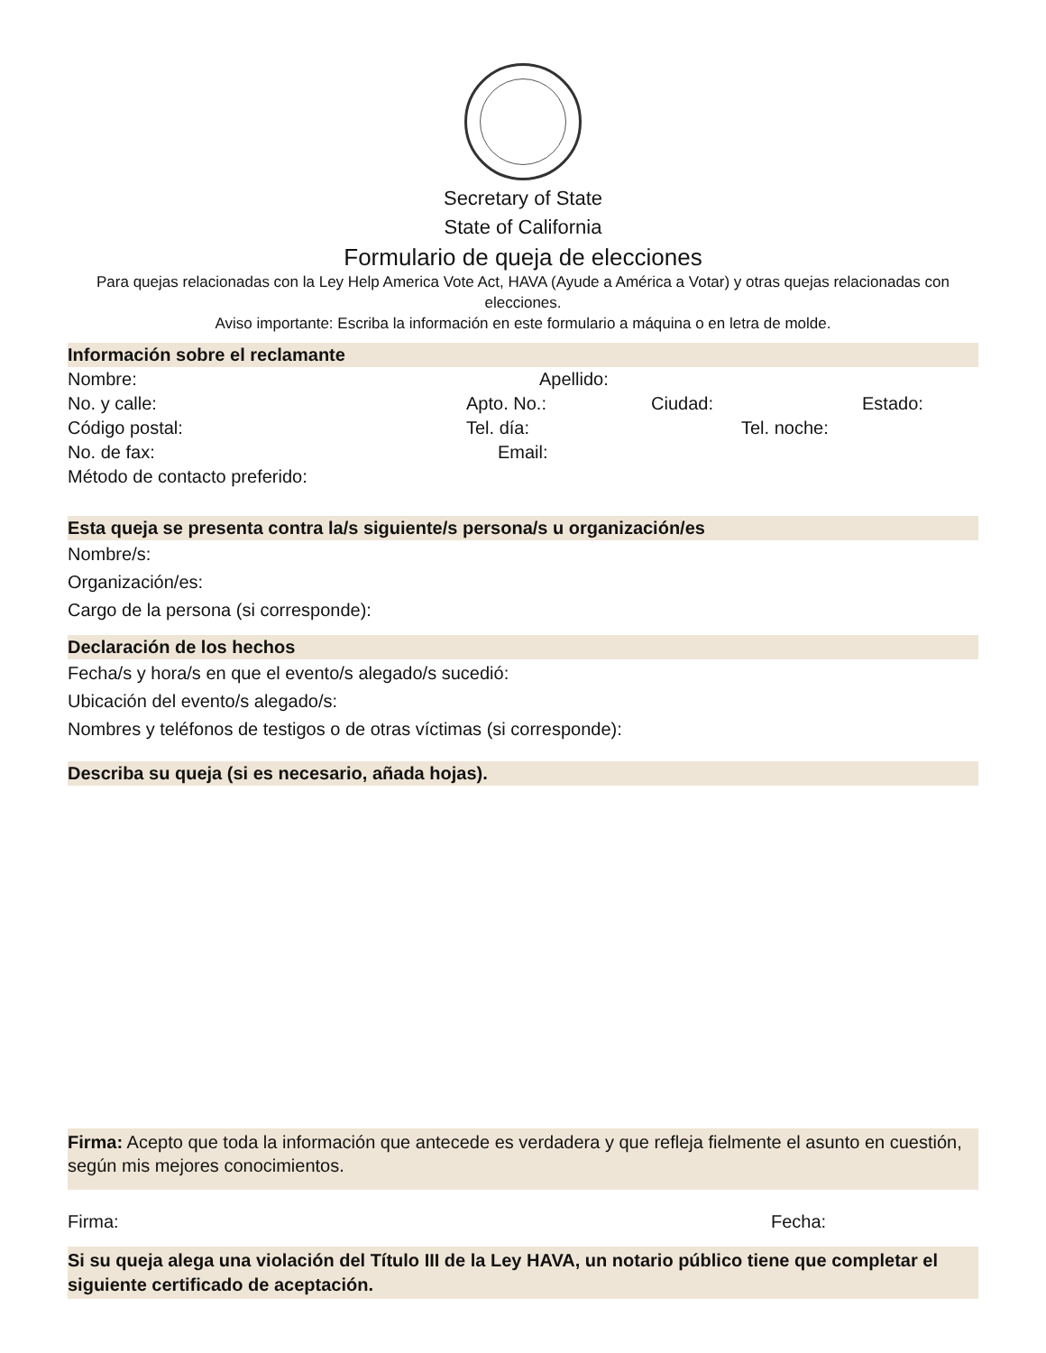Secretary of State
State of California
Formulario de queja de elecciones
Para quejas relacionadas con la Ley Help America Vote Act, HAVA (Ayude a América a Votar) y otras quejas relacionadas con elecciones.
Aviso importante: Escriba la información en este formulario a máquina o en letra de molde.
Información sobre el reclamante
Nombre: Apellido:
No. y calle: Apto. No.: Ciudad: Estado:
Código postal: Tel. día: Tel. noche:
No. de fax: Email:
Método de contacto preferido:
Esta queja se presenta contra la/s siguiente/s persona/s u organización/es
Nombre/s:
Organización/es:
Cargo de la persona (si corresponde):
Declaración de los hechos
Fecha/s y hora/s en que el evento/s alegado/s sucedió:
Ubicación del evento/s alegado/s:
Nombres y teléfonos de testigos o de otras víctimas (si corresponde):
Describa su queja (si es necesario, añada hojas).
Firma: Acepto que toda la información que antecede es verdadera y que refleja fielmente el asunto en cuestión, según mis mejores conocimientos.
Firma: Fecha:
Si su queja alega una violación del Título III de la Ley HAVA, un notario público tiene que completar el siguiente certificado de aceptación.